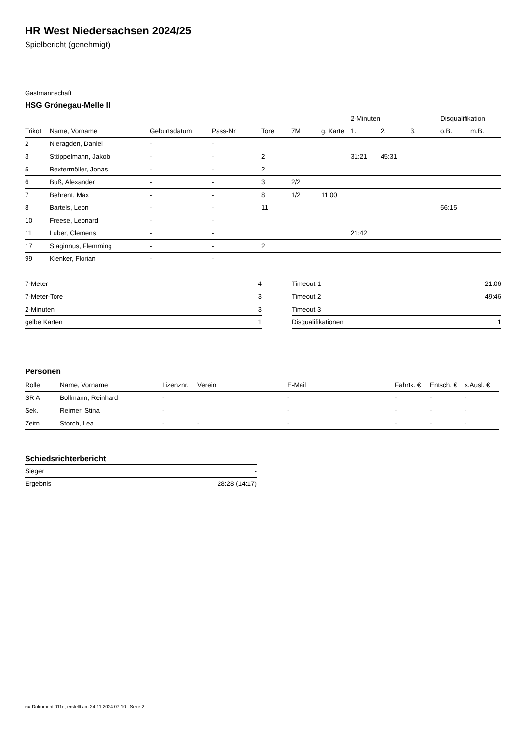HR West Niedersachsen 2024/25
Spielbericht (genehmigt)
Gastmannschaft
HSG Grönegau-Melle II
| | | | | | | | 2-Minuten | | | Disqualifikation | |
| --- | --- | --- | --- | --- | --- | --- | --- | --- | --- | --- | --- |
| Trikot | Name, Vorname | Geburtsdatum | Pass-Nr | Tore | 7M | g. Karte | 1. | 2. | 3. | o.B. | m.B. |
| 2 | Nieragden, Daniel | - | - | | | | | | | | |
| 3 | Stöppelmann, Jakob | - | - | 2 | | | 31:21 | 45:31 | | | |
| 5 | Bextermöller, Jonas | - | - | 2 | | | | | | | |
| 6 | Buß, Alexander | - | - | 3 | 2/2 | | | | | | |
| 7 | Behrent, Max | - | - | 8 | 1/2 | 11:00 | | | | | |
| 8 | Bartels, Leon | - | - | 11 | | | | | | 56:15 | |
| 10 | Freese, Leonard | - | - | | | | | | | | |
| 11 | Luber, Clemens | - | - | | | | 21:42 | | | | |
| 17 | Staginnus, Flemming | - | - | 2 | | | | | | | |
| 99 | Kienker, Florian | - | - | | | | | | | | |
| 7-Meter | 4 |
| 7-Meter-Tore | 3 |
| 2-Minuten | 3 |
| gelbe Karten | 1 |
| Timeout 1 | 21:06 |
| Timeout 2 | 49:46 |
| Timeout 3 | |
| Disqualifikationen | 1 |
Personen
| Rolle | Name, Vorname | Lizenznr. | Verein | E-Mail | Fahrtk. € | Entsch. € | s.Ausl. € |
| --- | --- | --- | --- | --- | --- | --- | --- |
| SR A | Bollmann, Reinhard | - | | - | - | - | - |
| Sek. | Reimer, Stina | - | | - | - | - | - |
| Zeitn. | Storch, Lea | - | - | - | - | - | - |
Schiedsrichterbericht
| Sieger | - |
| Ergebnis | 28:28 (14:17) |
nu.Dokument 011e, erstellt am 24.11.2024 07:10 | Seite 2